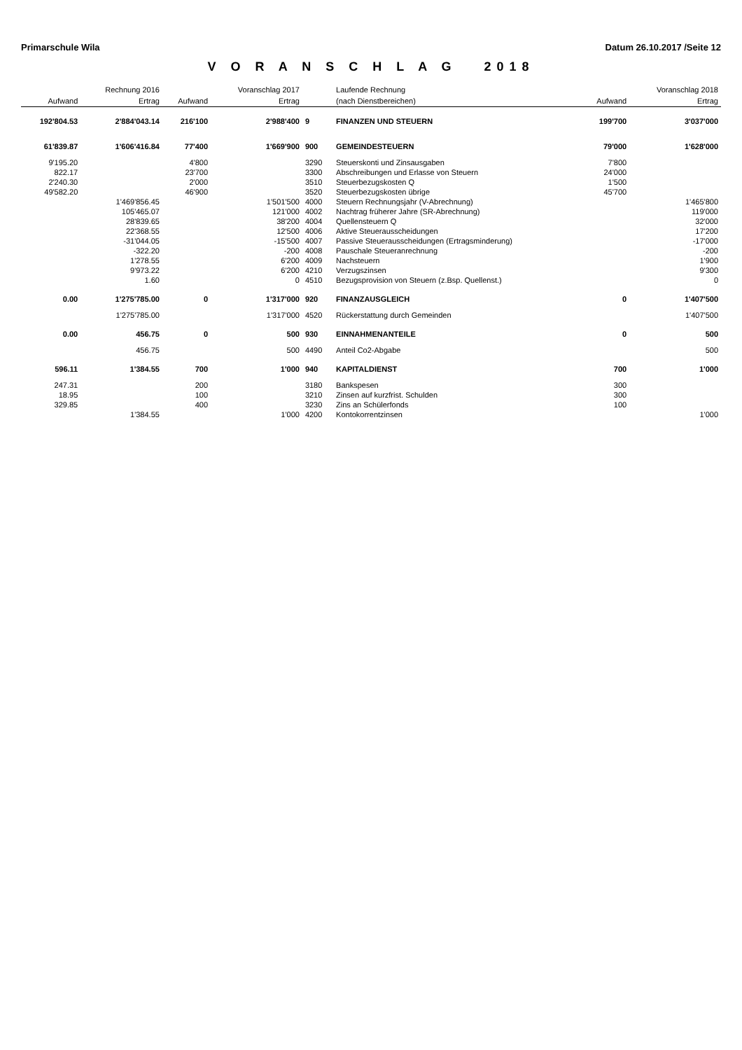Primarschule Wila Datum 26.10.2017 /Seite 12
V O R A N S C H L A G 2018
| | Rechnung 2016 | | Voranschlag 2017 | | Laufende Rechnung | | Voranschlag 2018 |
| --- | --- | --- | --- | --- | --- | --- | --- |
| Aufwand | Ertrag | Aufwand | Ertrag | | (nach Dienstbereichen) | Aufwand | Ertrag |
| 192'804.53 | 2'884'043.14 | 216'100 | 2'988'400 | 9 | FINANZEN UND STEUERN | 199'700 | 3'037'000 |
| 61'839.87 | 1'606'416.84 | 77'400 | 1'669'900 | 900 | GEMEINDESTEUERN | 79'000 | 1'628'000 |
| 9'195.20 | | 4'800 | | 3290 | Steuerskonti und Zinsausgaben | 7'800 | |
| 822.17 | | 23'700 | | 3300 | Abschreibungen und Erlasse von Steuern | 24'000 | |
| 2'240.30 | | 2'000 | | 3510 | Steuerbezugskosten Q | 1'500 | |
| 49'582.20 | | 46'900 | | 3520 | Steuerbezugskosten übrige | 45'700 | |
| | 1'469'856.45 | | 1'501'500 | 4000 | Steuern Rechnungsjahr (V-Abrechnung) | | 1'465'800 |
| | 105'465.07 | | 121'000 | 4002 | Nachtrag früherer Jahre (SR-Abrechnung) | | 119'000 |
| | 28'839.65 | | 38'200 | 4004 | Quellensteuern Q | | 32'000 |
| | 22'368.55 | | 12'500 | 4006 | Aktive Steuerausscheidungen | | 17'200 |
| | -31'044.05 | | -15'500 | 4007 | Passive Steuerausscheidungen (Ertragsminderung) | | -17'000 |
| | -322.20 | | -200 | 4008 | Pauschale Steueranrechnung | | -200 |
| | 1'278.55 | | 6'200 | 4009 | Nachsteuern | | 1'900 |
| | 9'973.22 | | 6'200 | 4210 | Verzugszinsen | | 9'300 |
| | 1.60 | | 0 | 4510 | Bezugsprovision von Steuern (z.Bsp. Quellenst.) | | 0 |
| 0.00 | 1'275'785.00 | 0 | 1'317'000 | 920 | FINANZAUSGLEICH | 0 | 1'407'500 |
| | 1'275'785.00 | | 1'317'000 | 4520 | Rückerstattung durch Gemeinden | | 1'407'500 |
| 0.00 | 456.75 | 0 | 500 | 930 | EINNAHMENANTEILE | 0 | 500 |
| | 456.75 | | 500 | 4490 | Anteil Co2-Abgabe | | 500 |
| 596.11 | 1'384.55 | 700 | 1'000 | 940 | KAPITALDIENST | 700 | 1'000 |
| 247.31 | | 200 | | 3180 | Bankspesen | 300 | |
| 18.95 | | 100 | | 3210 | Zinsen auf kurzfrist. Schulden | 300 | |
| 329.85 | | 400 | | 3230 | Zins an Schülerfonds | 100 | |
| | 1'384.55 | | 1'000 | 4200 | Kontokorrentzinsen | | 1'000 |